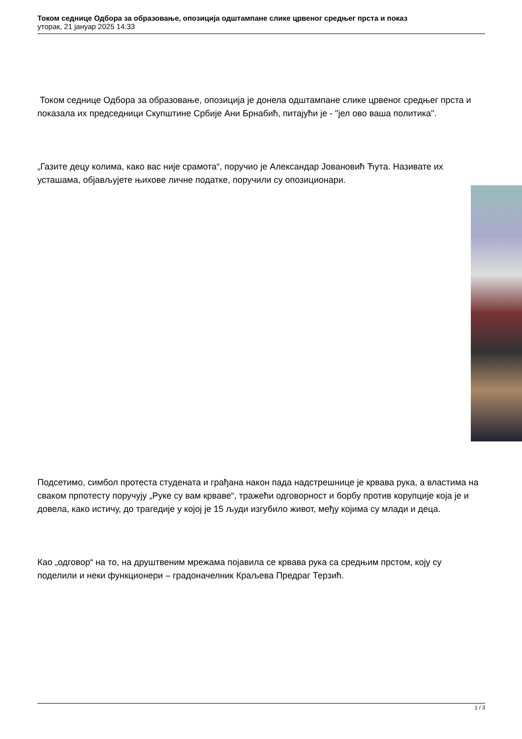Током седнице Одбора за образовање, опозиција одштампане слике црвеног средњег прста и показ
уторак, 21 јануар 2025 14:33
Током седнице Одбора за образовање, опозиција је донела одштампане слике црвеног средњег прста и показала их председници Скупштине Србије Ани Брнабић, питајући је - "јел ово ваша политика".
„Газите децу колима, како вас није срамота“, поручио је Александар Јовановић Ћута. Називате их усташама, објављујете њихове личне податке, поручили су опозиционари.
Подсетимо, симбол протеста студената и грађана након пада надстрешнице је крвава рука, а властима на сваком прпотесту поручују „Руке су вам крваве“, тражећи одговорност и борбу против корупције која је и довела, како истичу, до трагедије у којој је 15 људи изгубило живот, међу којима су млади и деца.
Као „одговор“ на то, на друштвеним мрежама појавила се крвава рука са средњим прстом, коју су поделили и неки функционери – градоначелник Краљева Предраг Терзић.
1 / 3